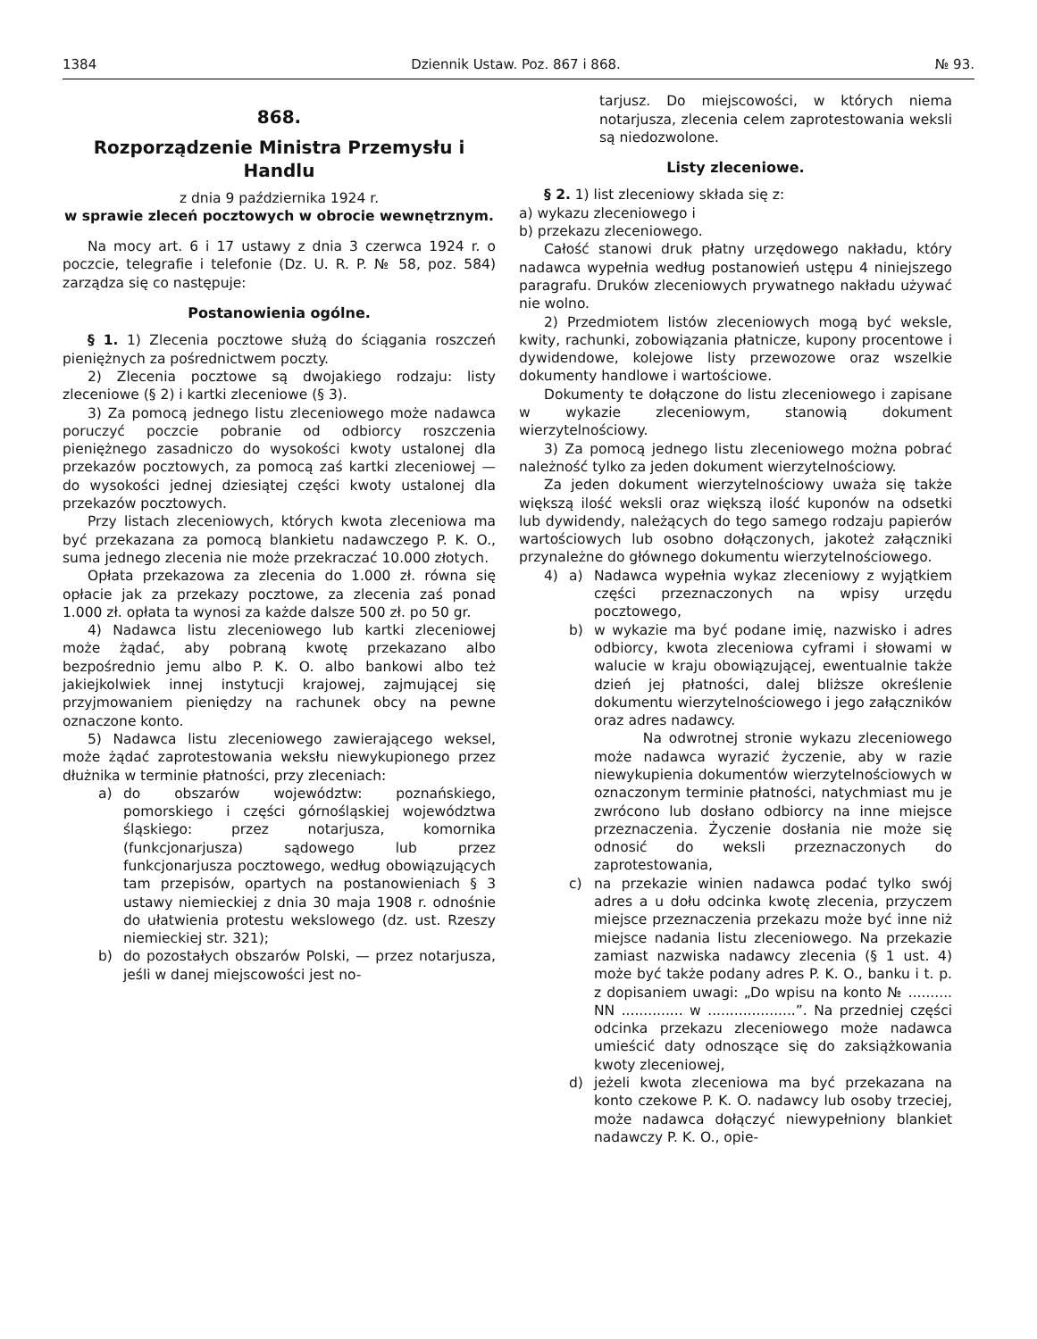1384 Dziennik Ustaw. Poz. 867 i 868. № 93.
868.
Rozporządzenie Ministra Przemysłu i Handlu
z dnia 9 października 1924 r.
w sprawie zleceń pocztowych w obrocie wewnętrznym.
Na mocy art. 6 i 17 ustawy z dnia 3 czerwca 1924 r. o poczcie, telegrafie i telefonie (Dz. U. R. P. № 58, poz. 584) zarządza się co następuje:
Postanowienia ogólne.
§ 1. 1) Zlecenia pocztowe służą do ściągania roszczeń pieniężnych za pośrednictwem poczty.
2) Zlecenia pocztowe są dwojakiego rodzaju: listy zleceniowe (§ 2) i kartki zleceniowe (§ 3).
3) Za pomocą jednego listu zleceniowego może nadawca poruczyć poczcie pobranie od odbiorcy roszczenia pieniężnego zasadniczo do wysokości kwoty ustalonej dla przekazów pocztowych, za pomocą zaś kartki zleceniowej — do wysokości jednej dziesiątej części kwoty ustalonej dla przekazów pocztowych.
Przy listach zleceniowych, których kwota zleceniowa ma być przekazana za pomocą blankietu nadawczego P. K. O., suma jednego zlecenia nie może przekraczać 10.000 złotych.
Opłata przekazowa za zlecenia do 1.000 zł. równa się opłacie jak za przekazy pocztowe, za zlecenia zaś ponad 1.000 zł. opłata ta wynosi za każde dalsze 500 zł. po 50 gr.
4) Nadawca listu zleceniowego lub kartki zleceniowej może żądać, aby pobraną kwotę przekazano albo bezpośrednio jemu albo P. K. O. albo bankowi albo też jakiejkolwiek innej instytucji krajowej, zajmującej się przyjmowaniem pieniędzy na rachunek obcy na pewne oznaczone konto.
5) Nadawca listu zleceniowego zawierającego weksel, może żądać zaprotestowania weksłu niewykupionego przez dłużnika w terminie płatności, przy zleceniach:
a) do obszarów województw: poznańskiego, pomorskiego i części górnośląskiej województwa śląskiego: przez notarjusza, komornika (funkcjonarjusza) sądowego lub przez funkcjonarjusza pocztowego, według obowiązujących tam przepisów, opartych na postanowieniach § 3 ustawy niemieckiej z dnia 30 maja 1908 r. odnośnie do ułatwienia protestu wekslowego (dz. ust. Rzeszy niemieckiej str. 321);
b) do pozostałych obszarów Polski, — przez notarjusza, jeśli w danej miejscowości jest no-
tarjusz. Do miejscowości, w których niema notarjusza, zlecenia celem zaprotestowania weksli są niedozwolone.
Listy zleceniowe.
§ 2. 1) list zleceniowy składa się z:
a) wykazu zleceniowego i
b) przekazu zleceniowego.
Całość stanowi druk płatny urzędowego nakładu, który nadawca wypełnia według postanowień ustępu 4 niniejszego paragrafu. Druków zleceniowych prywatnego nakładu używać nie wolno.
2) Przedmiotem listów zleceniowych mogą być weksle, kwity, rachunki, zobowiązania płatnicze, kupony procentowe i dywidendowe, kolejowe listy przewozowe oraz wszelkie dokumenty handlowe i wartościowe.
Dokumenty te dołączone do listu zleceniowego i zapisane w wykazie zleceniowym, stanowią dokument wierzytelnościowy.
3) Za pomocą jednego listu zleceniowego można pobrać należność tylko za jeden dokument wierzytelnościowy.
Za jeden dokument wierzytelnościowy uważa się także większą ilość weksli oraz większą ilość kuponów na odsetki lub dywidendy, należących do tego samego rodzaju papierów wartościowych lub osobno dołączonych, jakoteż załączniki przynależne do głównego dokumentu wierzytelnościowego.
4) a) Nadawca wypełnia wykaz zleceniowy z wyjątkiem części przeznaczonych na wpisy urzędu pocztowego,
b) w wykazie ma być podane imię, nazwisko i adres odbiorcy, kwota zleceniowa cyframi i słowami w walucie w kraju obowiązującej, ewentualnie także dzień jej płatności, dalej bliższe określenie dokumentu wierzytelnościowego i jego załączników oraz adres nadawcy.
Na odwrotnej stronie wykazu zleceniowego może nadawca wyrazić życzenie, aby w razie niewykupienia dokumentów wierzytelnościowych w oznaczonym terminie płatności, natychmiast mu je zwrócono lub dosłano odbiorcy na inne miejsce przeznaczenia. Życzenie dosłania nie może się odnosić do weksli przeznaczonych do zaprotestowania,
c) na przekazie winien nadawca podać tylko swój adres a u dołu odcinka kwotę zlecenia, przyczem miejsce przeznaczenia przekazu może być inne niż miejsce nadania listu zleceniowego. Na przekazie zamiast nazwiska nadawcy zlecenia (§ 1 ust. 4) może być także podany adres P. K. O., banku i t. p. z dopisaniem uwagi: „Do wpisu na konto № .......... NN .............. w ....................”. Na przedniej części odcinka przekazu zleceniowego może nadawca umieścić daty odnoszące się do zaksiążkowania kwoty zleceniowej,
d) jeżeli kwota zleceniowa ma być przekazana na konto czekowe P. K. O. nadawcy lub osoby trzeciej, może nadawca dołączyć niewypełniony blankiet nadawczy P. K. O., opie-